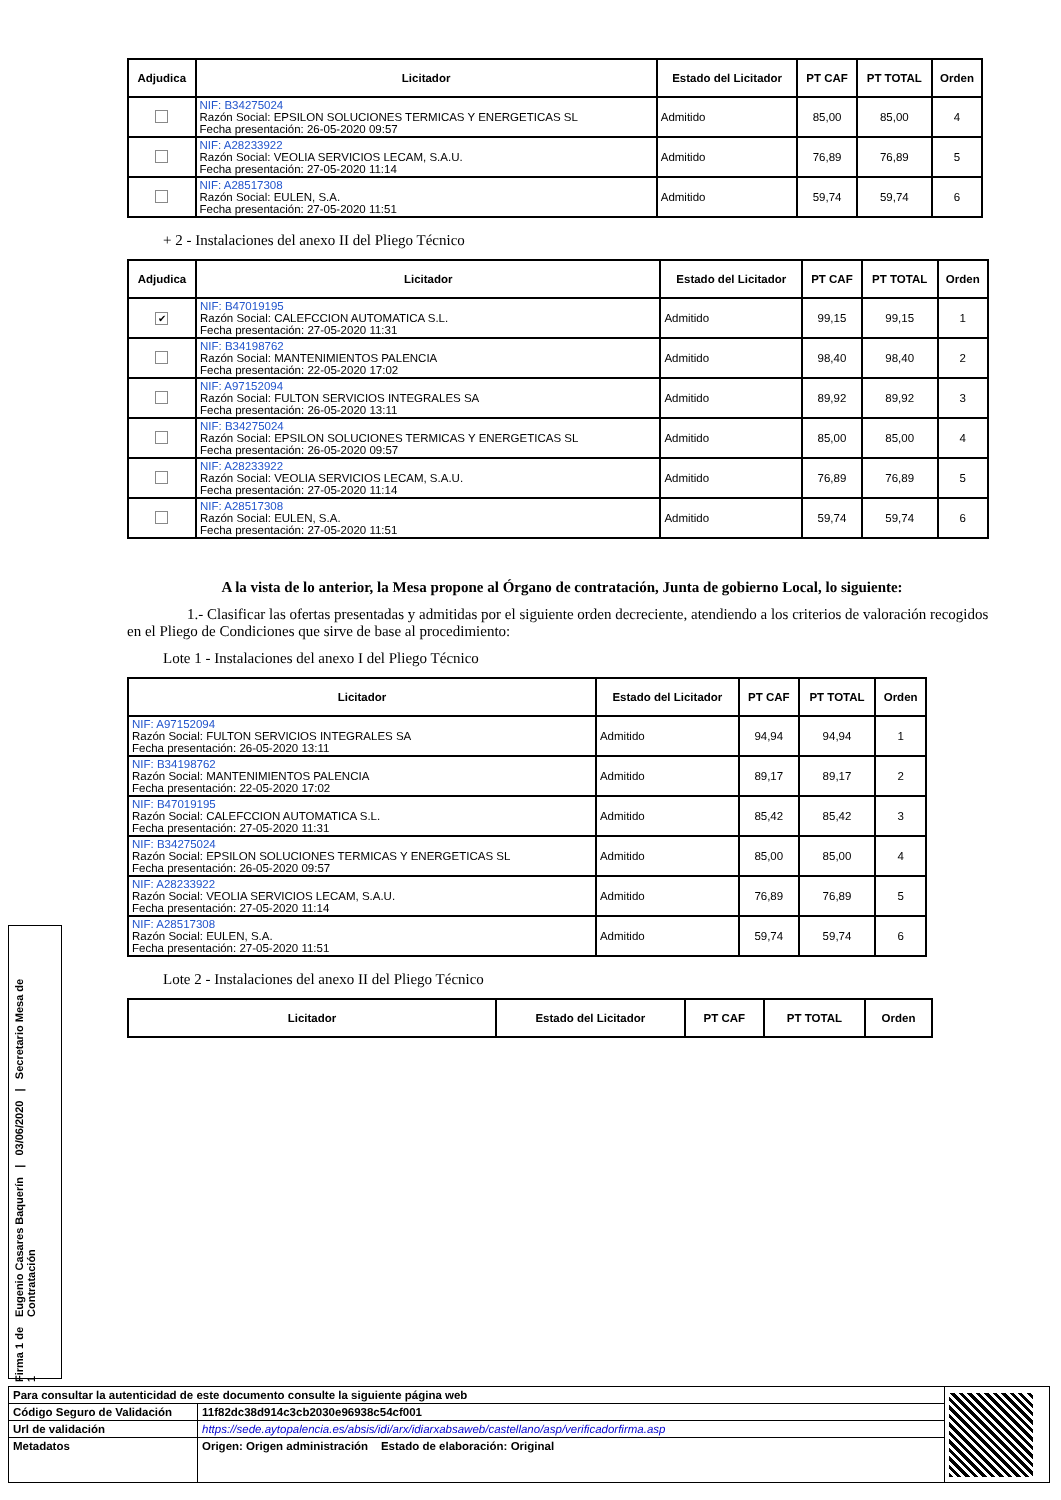| Adjudica | Licitador | Estado del Licitador | PT CAF | PT TOTAL | Orden |
| --- | --- | --- | --- | --- | --- |
| | NIF: B34275024 Razón Social: EPSILON SOLUCIONES TERMICAS Y ENERGETICAS SL Fecha presentación: 26-05-2020 09:57 | Admitido | 85,00 | 85,00 | 4 |
| | NIF: A28233922 Razón Social: VEOLIA SERVICIOS LECAM, S.A.U. Fecha presentación: 27-05-2020 11:14 | Admitido | 76,89 | 76,89 | 5 |
| | NIF: A28517308 Razón Social: EULEN, S.A. Fecha presentación: 27-05-2020 11:51 | Admitido | 59,74 | 59,74 | 6 |
+ 2 - Instalaciones del anexo II del Pliego Técnico
| Adjudica | Licitador | Estado del Licitador | PT CAF | PT TOTAL | Orden |
| --- | --- | --- | --- | --- | --- |
| ✔ | NIF: B47019195 Razón Social: CALEFCCION AUTOMATICA S.L. Fecha presentación: 27-05-2020 11:31 | Admitido | 99,15 | 99,15 | 1 |
| | NIF: B34198762 Razón Social: MANTENIMIENTOS PALENCIA Fecha presentación: 22-05-2020 17:02 | Admitido | 98,40 | 98,40 | 2 |
| | NIF: A97152094 Razón Social: FULTON SERVICIOS INTEGRALES SA Fecha presentación: 26-05-2020 13:11 | Admitido | 89,92 | 89,92 | 3 |
| | NIF: B34275024 Razón Social: EPSILON SOLUCIONES TERMICAS Y ENERGETICAS SL Fecha presentación: 26-05-2020 09:57 | Admitido | 85,00 | 85,00 | 4 |
| | NIF: A28233922 Razón Social: VEOLIA SERVICIOS LECAM, S.A.U. Fecha presentación: 27-05-2020 11:14 | Admitido | 76,89 | 76,89 | 5 |
| | NIF: A28517308 Razón Social: EULEN, S.A. Fecha presentación: 27-05-2020 11:51 | Admitido | 59,74 | 59,74 | 6 |
A la vista de lo anterior, la Mesa propone al Órgano de contratación, Junta de gobierno Local, lo siguiente:
1.- Clasificar las ofertas presentadas y admitidas por el siguiente orden decreciente, atendiendo a los criterios de valoración recogidos en el Pliego de Condiciones que sirve de base al procedimiento:
Lote 1 - Instalaciones del anexo I del Pliego Técnico
| Licitador | Estado del Licitador | PT CAF | PT TOTAL | Orden |
| --- | --- | --- | --- | --- |
| NIF: A97152094 Razón Social: FULTON SERVICIOS INTEGRALES SA Fecha presentación: 26-05-2020 13:11 | Admitido | 94,94 | 94,94 | 1 |
| NIF: B34198762 Razón Social: MANTENIMIENTOS PALENCIA Fecha presentación: 22-05-2020 17:02 | Admitido | 89,17 | 89,17 | 2 |
| NIF: B47019195 Razón Social: CALEFCCION AUTOMATICA S.L. Fecha presentación: 27-05-2020 11:31 | Admitido | 85,42 | 85,42 | 3 |
| NIF: B34275024 Razón Social: EPSILON SOLUCIONES TERMICAS Y ENERGETICAS SL Fecha presentación: 26-05-2020 09:57 | Admitido | 85,00 | 85,00 | 4 |
| NIF: A28233922 Razón Social: VEOLIA SERVICIOS LECAM, S.A.U. Fecha presentación: 27-05-2020 11:14 | Admitido | 76,89 | 76,89 | 5 |
| NIF: A28517308 Razón Social: EULEN, S.A. Fecha presentación: 27-05-2020 11:51 | Admitido | 59,74 | 59,74 | 6 |
Lote 2 - Instalaciones del anexo II del Pliego Técnico
| Licitador | Estado del Licitador | PT CAF | PT TOTAL | Orden |
| --- | --- | --- | --- | --- |
Firma 1 de 1 Eugenio Casares Baquerín | 03/06/2020 | Secretario Mesa de Contratación
| Para consultar la autenticidad de este documento consulte la siguiente página web | | |
| Código Seguro de Validación | 11f82dc38d914c3cb2030e96938c54cf001 | |
| Url de validación | https://sede.aytopalencia.es/absis/idi/arx/idiarxabsaweb/castellano/asp/verificadorfirma.asp | |
| Metadatos | Origen: Origen administración Estado de elaboración: Original | |